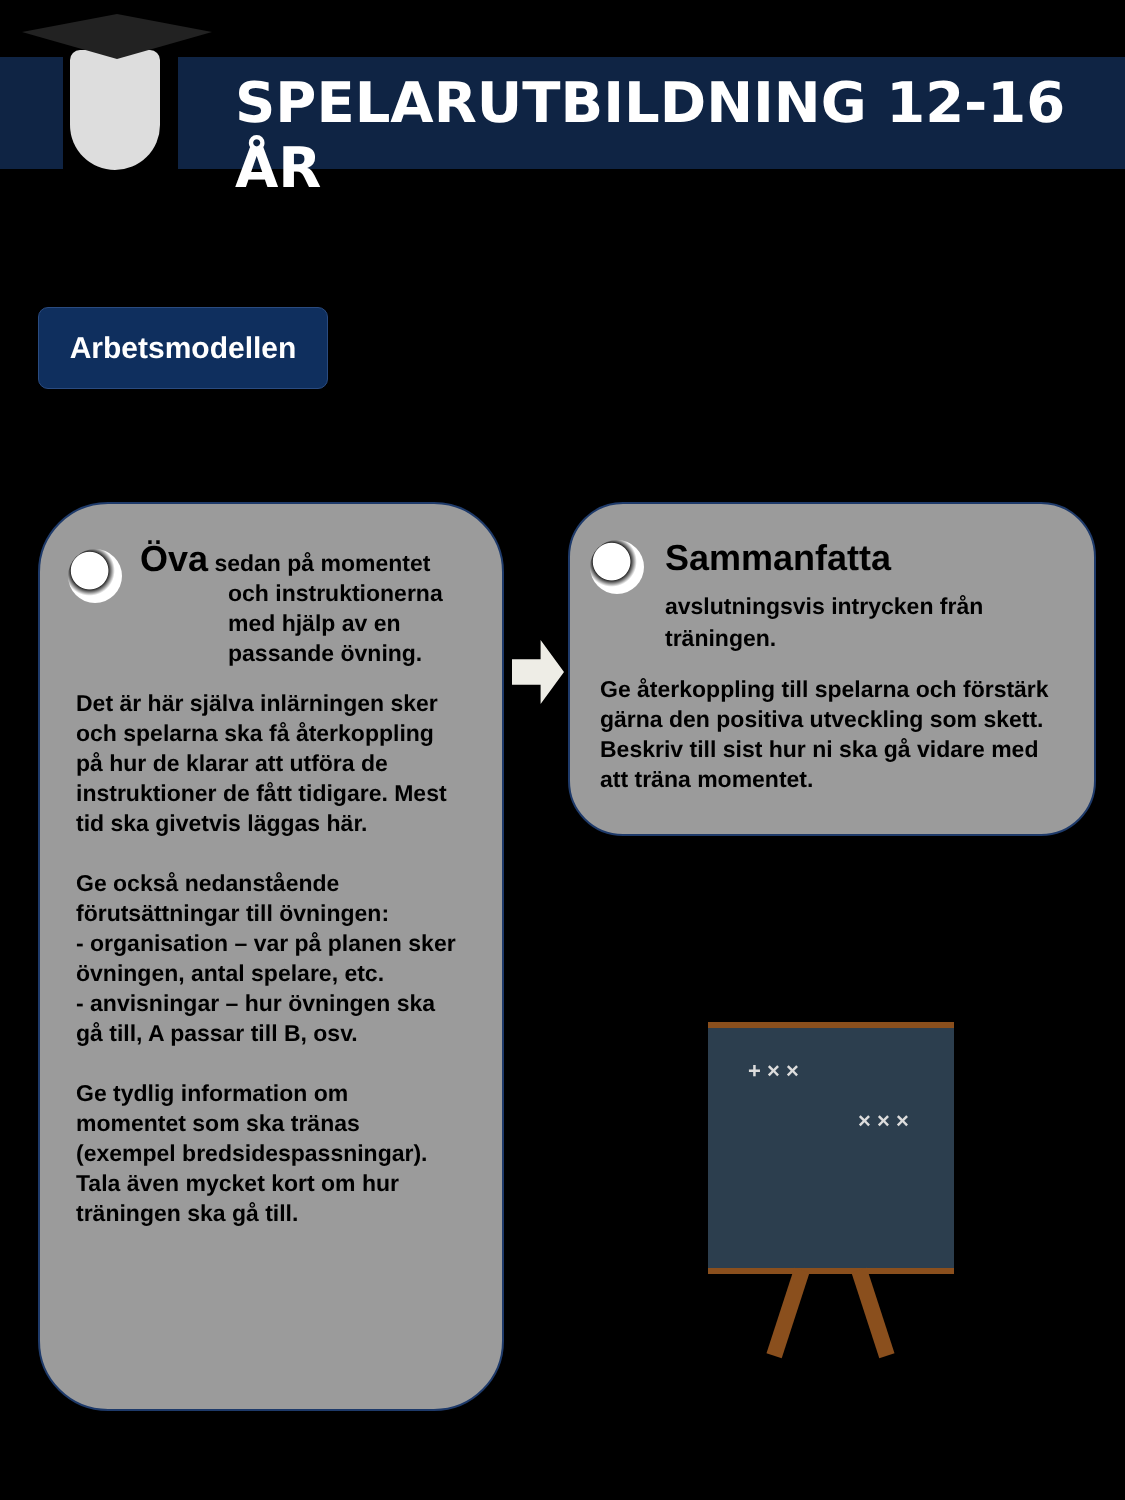SPELARUTBILDNING 12-16 ÅR
Arbetsmodellen
Öva sedan på momentet
och instruktionerna med hjälp av en passande övning.
Det är här själva inlärningen sker och spelarna ska få återkoppling på hur de klarar att utföra de instruktioner de fått tidigare. Mest tid ska givetvis läggas här.
Ge också nedanstående förutsättningar till övningen:
- organisation – var på planen sker övningen, antal spelare, etc.
- anvisningar – hur övningen ska gå till, A passar till B, osv.
Ge tydlig information om momentet som ska tränas (exempel bredsidespassningar). Tala även mycket kort om hur träningen ska gå till.
Sammanfatta
avslutningsvis intrycken från träningen.
Ge återkoppling till spelarna och förstärk gärna den positiva utveckling som skett. Beskriv till sist hur ni ska gå vidare med att träna momentet.
+ × ×
× × ×